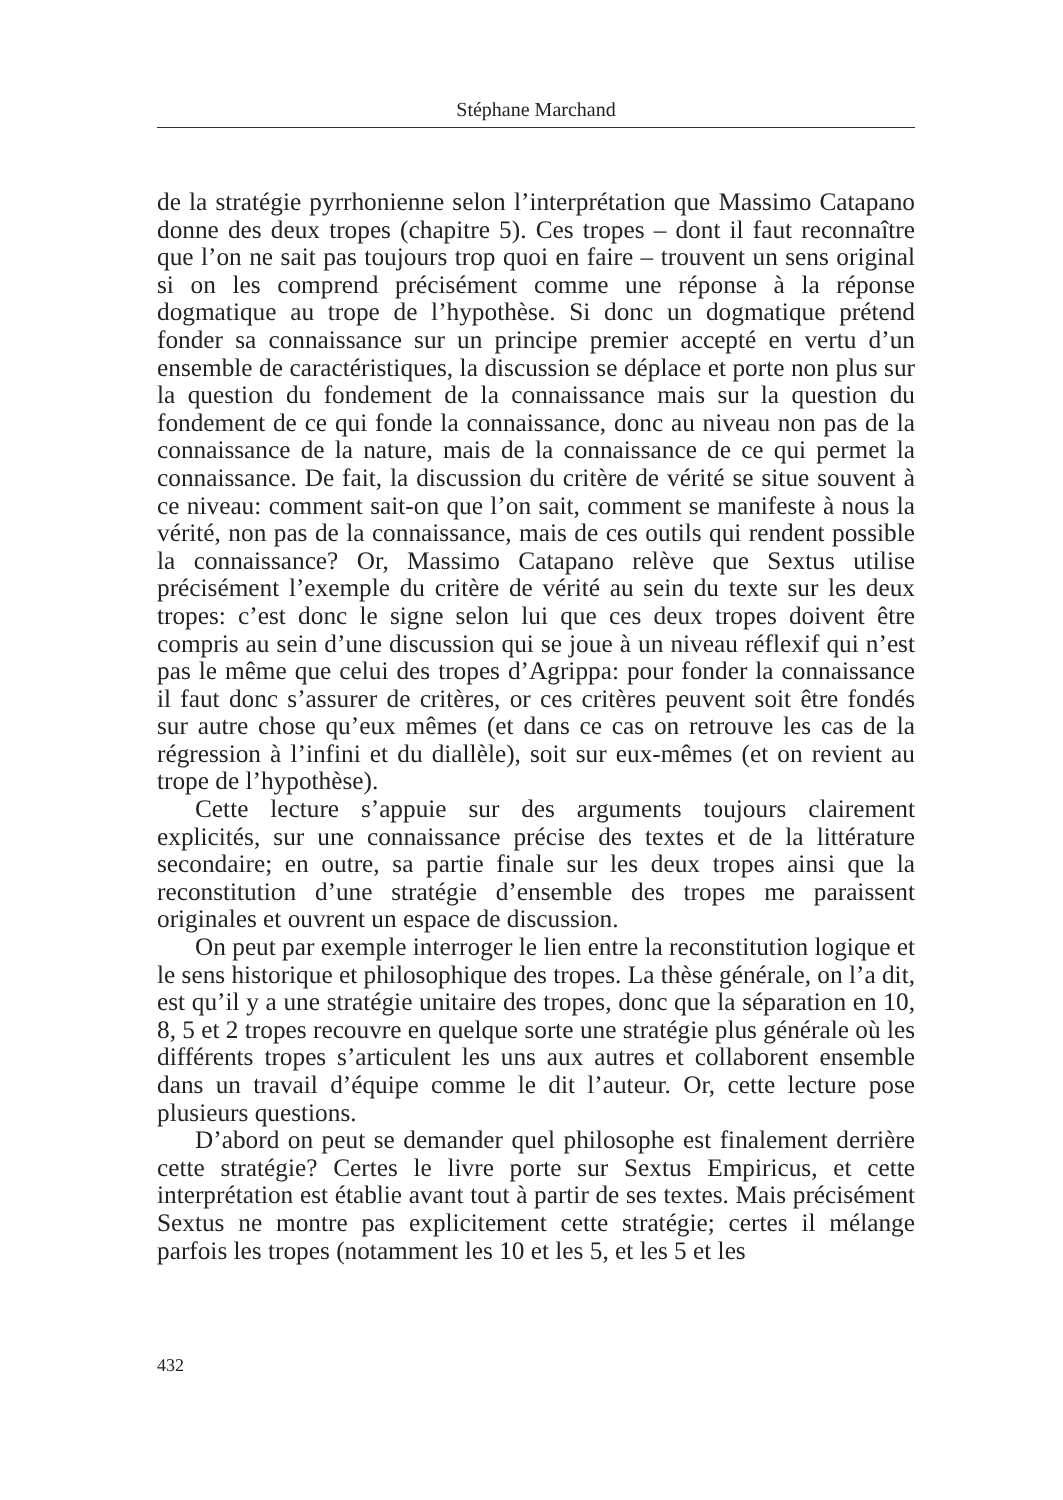Stéphane Marchand
de la stratégie pyrrhonienne selon l’interprétation que Massimo Catapano donne des deux tropes (chapitre 5). Ces tropes – dont il faut reconnaître que l’on ne sait pas toujours trop quoi en faire – trouvent un sens original si on les comprend précisément comme une réponse à la réponse dogmatique au trope de l’hypothèse. Si donc un dogmatique prétend fonder sa connaissance sur un principe premier accepté en vertu d’un ensemble de caractéristiques, la discussion se déplace et porte non plus sur la question du fondement de la connaissance mais sur la question du fondement de ce qui fonde la connaissance, donc au niveau non pas de la connaissance de la nature, mais de la connaissance de ce qui permet la connaissance. De fait, la discussion du critère de vérité se situe souvent à ce niveau: comment sait-on que l’on sait, comment se manifeste à nous la vérité, non pas de la connaissance, mais de ces outils qui rendent possible la connaissance? Or, Massimo Catapano relève que Sextus utilise précisément l’exemple du critère de vérité au sein du texte sur les deux tropes: c’est donc le signe selon lui que ces deux tropes doivent être compris au sein d’une discussion qui se joue à un niveau réflexif qui n’est pas le même que celui des tropes d’Agrippa: pour fonder la connaissance il faut donc s’assurer de critères, or ces critères peuvent soit être fondés sur autre chose qu’eux mêmes (et dans ce cas on retrouve les cas de la régression à l’infini et du diallèle), soit sur eux-mêmes (et on revient au trope de l’hypothèse).
Cette lecture s’appuie sur des arguments toujours clairement explicités, sur une connaissance précise des textes et de la littérature secondaire; en outre, sa partie finale sur les deux tropes ainsi que la reconstitution d’une stratégie d’ensemble des tropes me paraissent originales et ouvrent un espace de discussion.
On peut par exemple interroger le lien entre la reconstitution logique et le sens historique et philosophique des tropes. La thèse générale, on l’a dit, est qu’il y a une stratégie unitaire des tropes, donc que la séparation en 10, 8, 5 et 2 tropes recouvre en quelque sorte une stratégie plus générale où les différents tropes s’articulent les uns aux autres et collaborent ensemble dans un travail d’équipe comme le dit l’auteur. Or, cette lecture pose plusieurs questions.
D’abord on peut se demander quel philosophe est finalement derrière cette stratégie? Certes le livre porte sur Sextus Empiricus, et cette interprétation est établie avant tout à partir de ses textes. Mais précisément Sextus ne montre pas explicitement cette stratégie; certes il mélange parfois les tropes (notamment les 10 et les 5, et les 5 et les
432